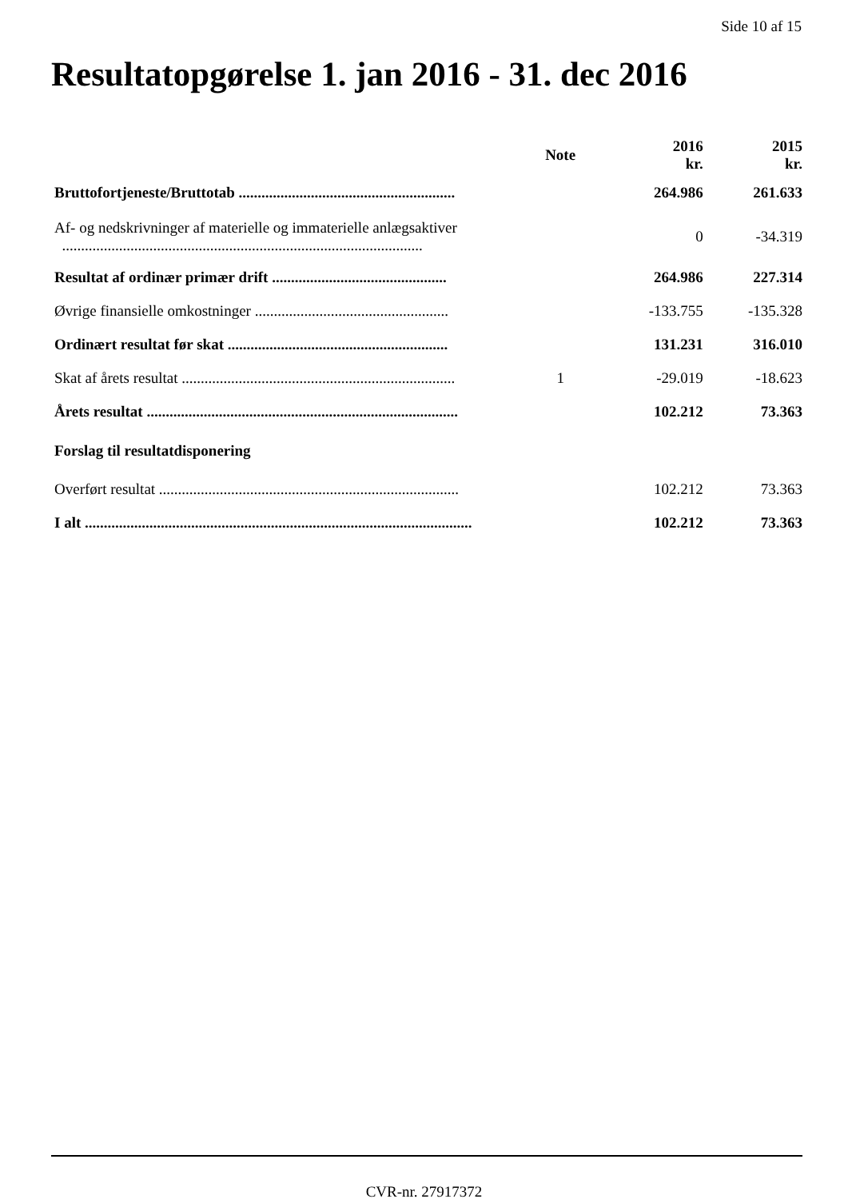Side 10 af 15
Resultatopgørelse 1. jan 2016 - 31. dec 2016
| | Note | 2016 kr. | 2015 kr. |
| --- | --- | --- | --- |
| Bruttofortjeneste/Bruttotab ......................................................... | | 264.986 | 261.633 |
| Af- og nedskrivninger af materielle og immaterielle anlægsaktiver ............................................................................................... | | 0 | -34.319 |
| Resultat af ordinær primær drift .............................................. | | 264.986 | 227.314 |
| Øvrige finansielle omkostninger ................................................... | | -133.755 | -135.328 |
| Ordinært resultat før skat .......................................................... | | 131.231 | 316.010 |
| Skat af årets resultat ........................................................................ | 1 | -29.019 | -18.623 |
| Årets resultat .................................................................................. | | 102.212 | 73.363 |
| Forslag til resultatdisponering | | | |
| Overført resultat ............................................................................... | | 102.212 | 73.363 |
| I alt ...................................................................................................... | | 102.212 | 73.363 |
CVR-nr. 27917372